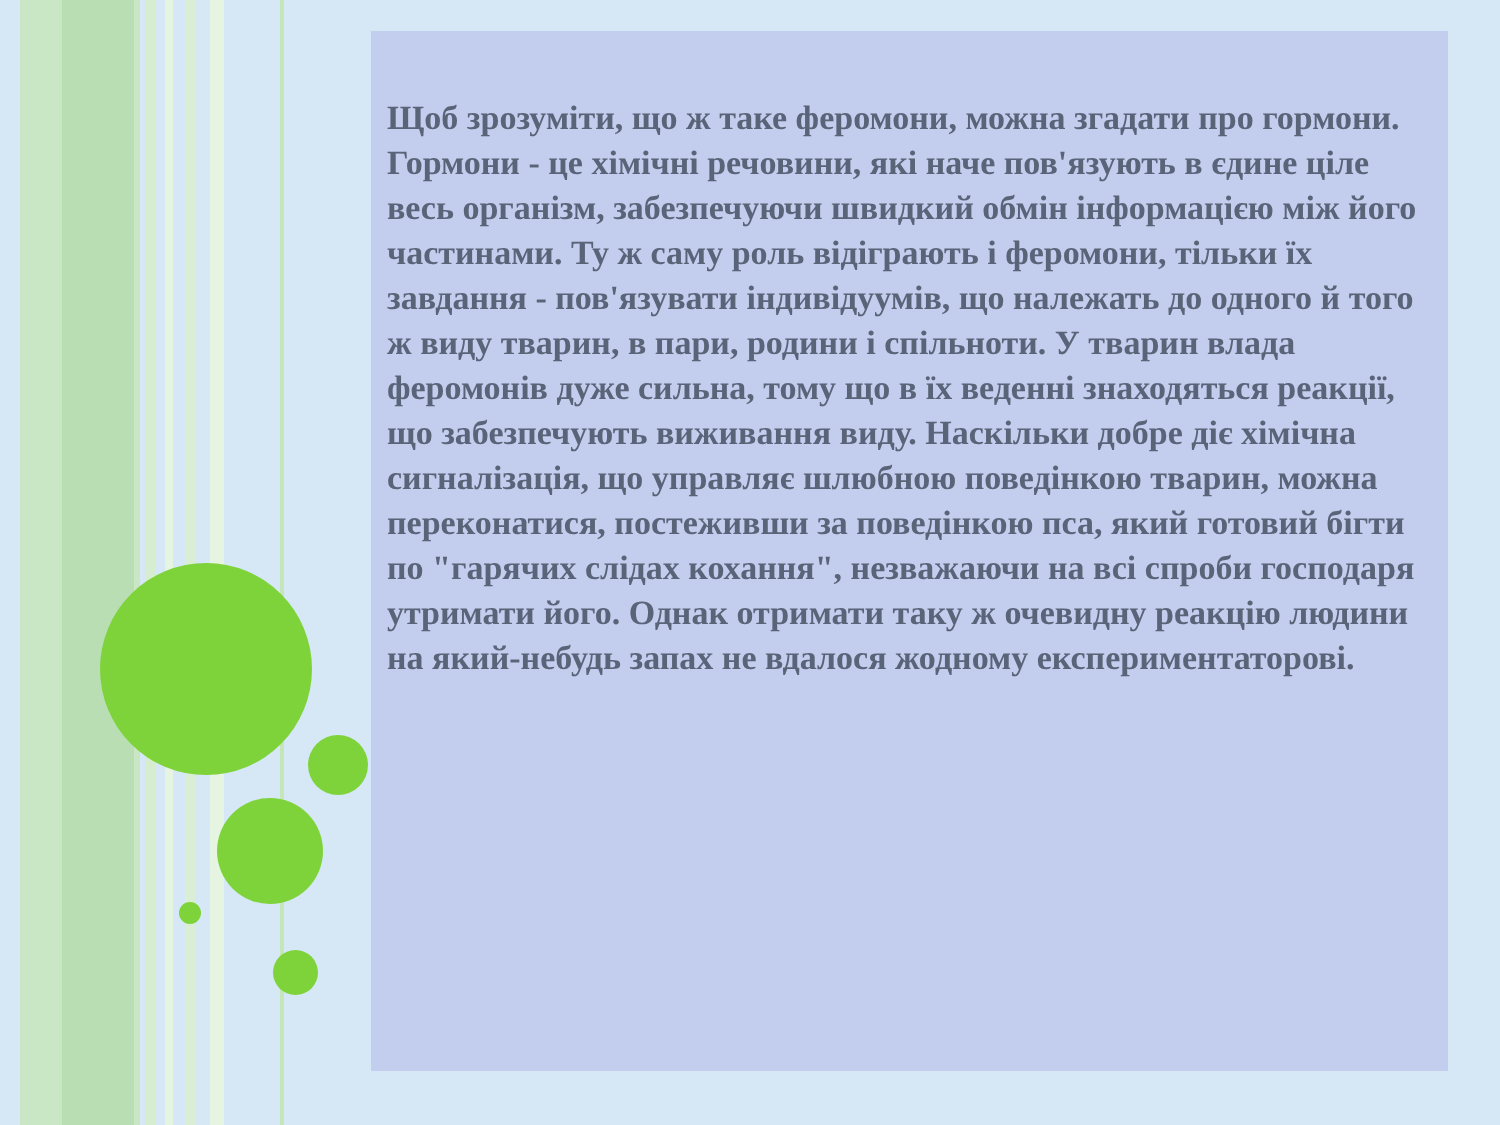Щоб зрозуміти, що ж таке феромони, можна згадати про гормони. Гормони - це хімічні речовини, які наче пов'язують в єдине ціле весь організм, забезпечуючи швидкий обмін інформацією між його частинами. Ту ж саму роль відіграють і феромони, тільки їх завдання - пов'язувати індивідуумів, що належать до одного й того ж виду тварин, в пари, родини і спільноти. У тварин влада феромонів дуже сильна, тому що в їх веденні знаходяться реакції, що забезпечують виживання виду. Наскільки добре діє хімічна сигналізація, що управляє шлюбною поведінкою тварин, можна переконатися, постеживши за поведінкою пса, який готовий бігти по "гарячих слідах кохання", незважаючи на всі спроби господаря утримати його. Однак отримати таку ж очевидну реакцію людини на який-небудь запах не вдалося жодному експериментаторові.